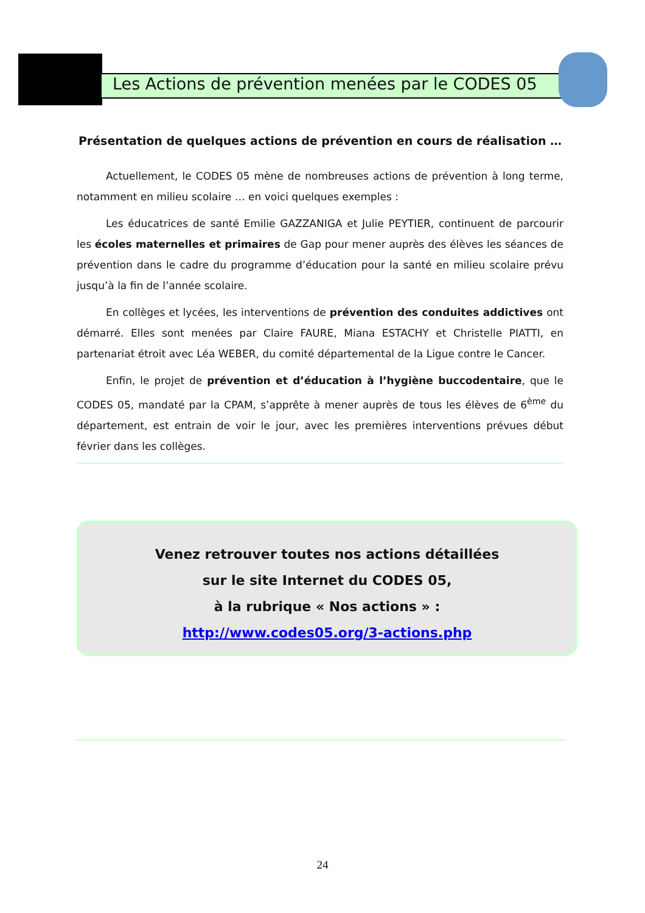Les Actions de prévention menées par le CODES 05
Présentation de quelques actions de prévention en cours de réalisation …
Actuellement, le CODES 05 mène de nombreuses actions de prévention à long terme, notamment en milieu scolaire … en voici quelques exemples :
Les éducatrices de santé Emilie GAZZANIGA et Julie PEYTIER, continuent de parcourir les écoles maternelles et primaires de Gap pour mener auprès des élèves les séances de prévention dans le cadre du programme d’éducation pour la santé en milieu scolaire prévu jusqu’à la fin de l’année scolaire.
En collèges et lycées, les interventions de prévention des conduites addictives ont démarré. Elles sont menées par Claire FAURE, Miana ESTACHY et Christelle PIATTI, en partenariat étroit avec Léa WEBER, du comité départemental de la Ligue contre le Cancer.
Enfin, le projet de prévention et d’éducation à l’hygiène buccodentaire, que le CODES 05, mandaté par la CPAM, s’apprête à mener auprès de tous les élèves de 6<sup>ème</sup> du département, est entrain de voir le jour, avec les premières interventions prévues début février dans les collèges.
Venez retrouver toutes nos actions détaillées
sur le site Internet du CODES 05,
à la rubrique « Nos actions » :
http://www.codes05.org/3-actions.php
24